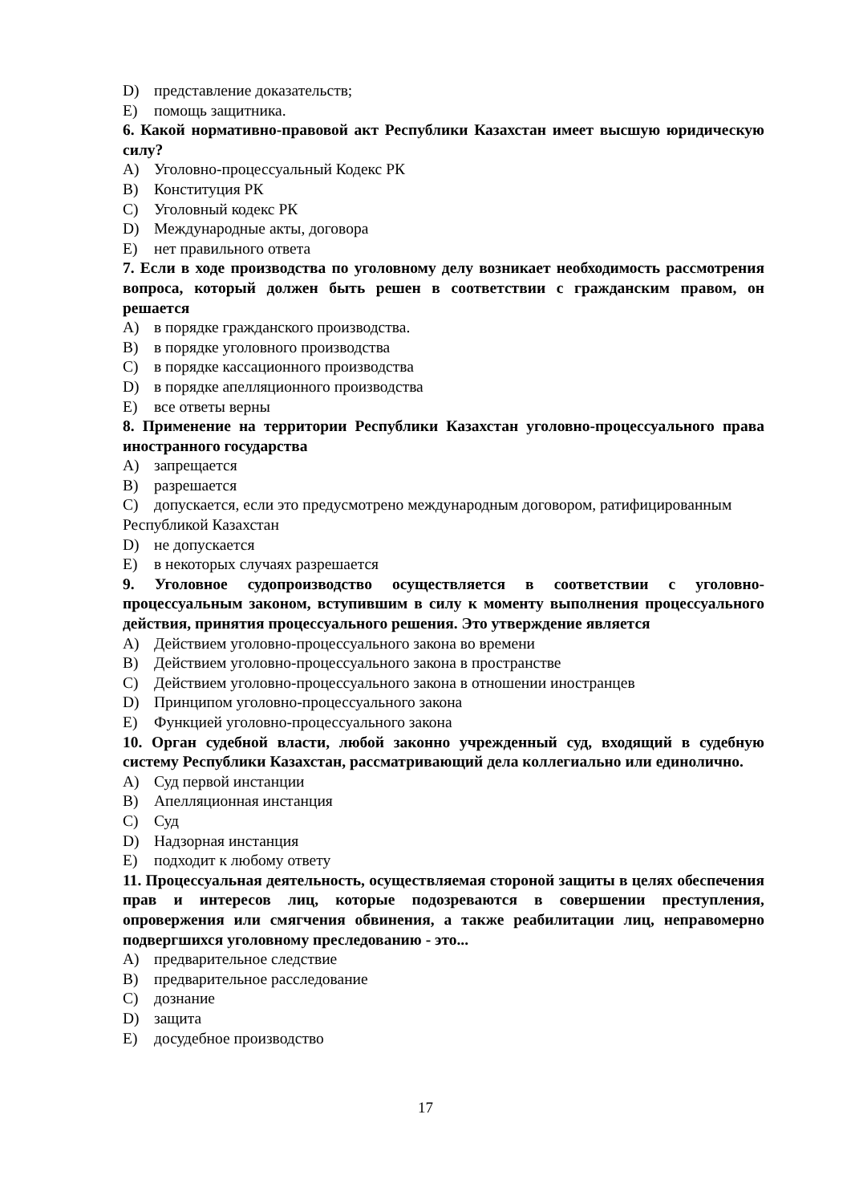D) представление доказательств;
E) помощь защитника.
6. Какой нормативно-правовой акт Республики Казахстан имеет высшую юридическую силу?
A) Уголовно-процессуальный Кодекс РК
B) Конституция РК
C) Уголовный кодекс РК
D) Международные акты, договора
E) нет правильного ответа
7. Если в ходе производства по уголовному делу возникает необходимость рассмотрения вопроса, который должен быть решен в соответствии с гражданским правом, он решается
A) в порядке гражданского производства.
B) в порядке уголовного производства
C) в порядке кассационного производства
D) в порядке апелляционного производства
E) все ответы верны
8. Применение на территории Республики Казахстан уголовно-процессуального права иностранного государства
A) запрещается
B) разрешается
C) допускается, если это предусмотрено международным договором, ратифицированным Республикой Казахстан
D) не допускается
E) в некоторых случаях разрешается
9. Уголовное судопроизводство осуществляется в соответствии с уголовно-процессуальным законом, вступившим в силу к моменту выполнения процессуального действия, принятия процессуального решения. Это утверждение является
A) Действием уголовно-процессуального закона во времени
B) Действием уголовно-процессуального закона в пространстве
C) Действием уголовно-процессуального закона в отношении иностранцев
D) Принципом уголовно-процессуального закона
E) Функцией уголовно-процессуального закона
10. Орган судебной власти, любой законно учрежденный суд, входящий в судебную систему Республики Казахстан, рассматривающий дела коллегиально или единолично.
A) Суд первой инстанции
B) Апелляционная инстанция
C) Суд
D) Надзорная инстанция
E) подходит к любому ответу
11. Процессуальная деятельность, осуществляемая стороной защиты в целях обеспечения прав и интересов лиц, которые подозреваются в совершении преступления, опровержения или смягчения обвинения, а также реабилитации лиц, неправомерно подвергшихся уголовному преследованию - это...
A) предварительное следствие
B) предварительное расследование
C) дознание
D) защита
E) досудебное производство
17